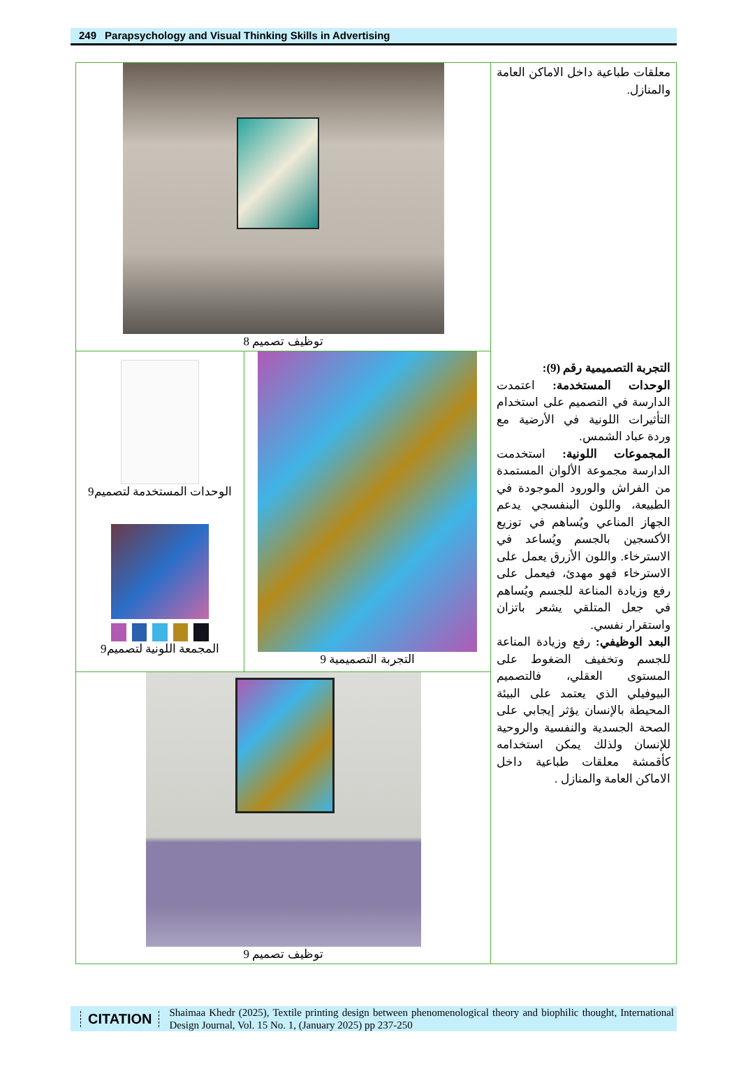249 Parapsychology and Visual Thinking Skills in Advertising
| توظيف تصميم 8 | | معلقات طباعية داخل الاماكن العامة والمنازل. التجربة التصميمية رقم (9): الوحدات المستخدمة: اعتمدت الدارسة في التصميم على استخدام التأثيرات اللونية في الأرضية مع وردة عباد الشمس. المجموعات اللونية: استخدمت الدارسة مجموعة الألوان المستمدة من الفراش والورود الموجودة في الطبيعة، واللون البنفسجي يدعم الجهاز المناعي ويُساهم في توزيع الأكسجين بالجسم ويُساعد في الاسترخاء. واللون الأزرق يعمل على الاسترخاء فهو مهدئ، فيعمل على رفع وزيادة المناعة للجسم ويُساهم في جعل المتلقي يشعر باتزان واستقرار نفسي. البعد الوظيفي: رفع وزيادة المناعة للجسم وتخفيف الضغوط على المستوى العقلي، فالتصميم البيوفيلي الذي يعتمد على البيئة المحيطة بالإنسان يؤثر إيجابي على الصحة الجسدية والنفسية والروحية للإنسان ولذلك يمكن استخدامه كأقمشة معلقات طباعية داخل الاماكن العامة والمنازل . |
| الوحدات المستخدمة لتصميم9 المجمعة اللونية لتصميم9 | التجربة التصميمية 9 | |
| توظيف تصميم 9 | | |
CITATION
Shaimaa Khedr (2025), Textile printing design between phenomenological theory and biophilic thought, International Design Journal, Vol. 15 No. 1, (January 2025) pp 237-250